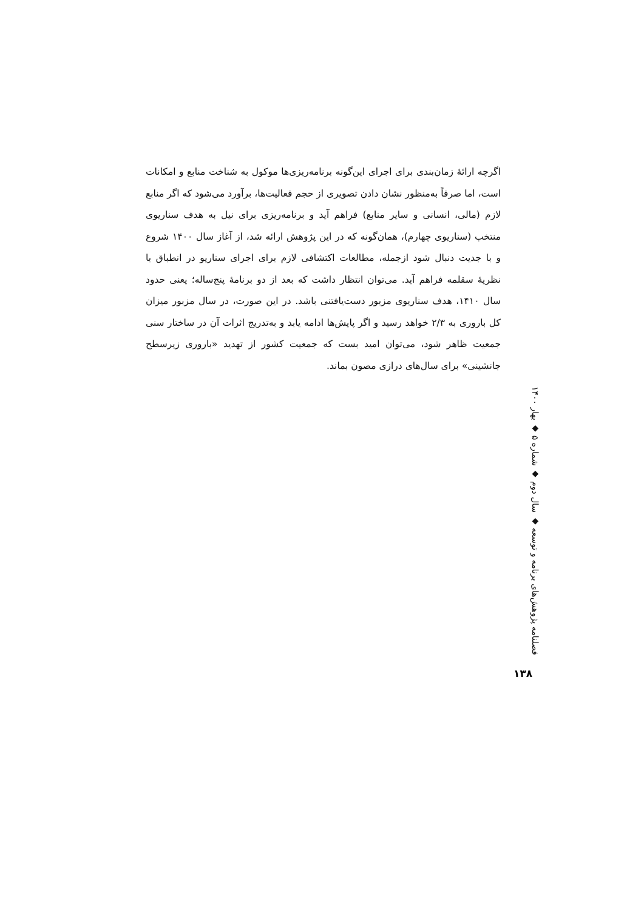اگرچه ارائۀ زمان‌بندی برای اجرای این‌گونه برنامه‌ریزی‌ها موکول به شناخت منابع و امکانات است، اما صرفاً به‌منظور نشان دادن تصویری از حجم فعالیت‌ها، برآورد می‌شود که اگر منابع لازم (مالی، انسانی و سایر منابع) فراهم آید و برنامه‌ریزی برای نیل به هدف سناریوی منتخب (سناریوی چهارم)، همان‌گونه که در این پژوهش ارائه شد، از آغاز سال ۱۴۰۰ شروع و با جدیت دنبال شود ازجمله، مطالعات اکتشافی لازم برای اجرای سناریو در انطباق با نظریۀ سقلمه فراهم آید. می‌توان انتظار داشت که بعد از دو برنامۀ پنج‌ساله؛ یعنی حدود سال ۱۴۱۰، هدف سناریوی مزبور دست‌یافتنی باشد. در این صورت، در سال مزبور میزان کل باروری به ۲/۳ خواهد رسید و اگر پایش‌ها ادامه یابد و به‌تدریج اثرات آن در ساختار سنی جمعیت ظاهر شود، می‌توان امید بست که جمعیت کشور از تهدید «باروری زیرسطح جانشینی» برای سال‌های درازی مصون بماند.
فصلنامه پژوهش‌های برنامه و توسعه ◆ سال دوم ◆ شماره ۵ ◆ بهار ۱۴۰۰
۱۳۸